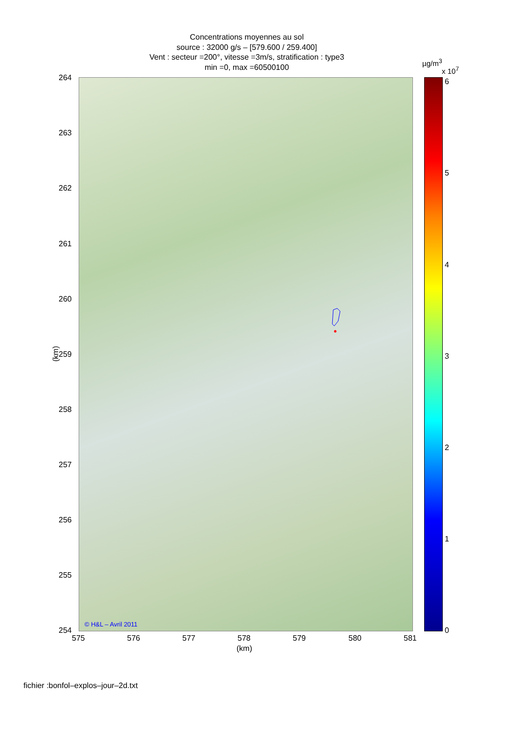Concentrations moyennes au sol
source : 32000 g/s – [579.600 / 259.400]
Vent : secteur =200°, vitesse =3m/s, stratification : type3
min =0, max =60500100
µg/m<sup>3</sup>
x 10<sup>7</sup>
264
263
262
261
260
259
258
257
256
255
254
(km)
© H&L – Avril 2011
575 576 577 578 579 580 581
(km)
6
5
4
3
2
1
0
fichier :bonfol–explos–jour–2d.txt